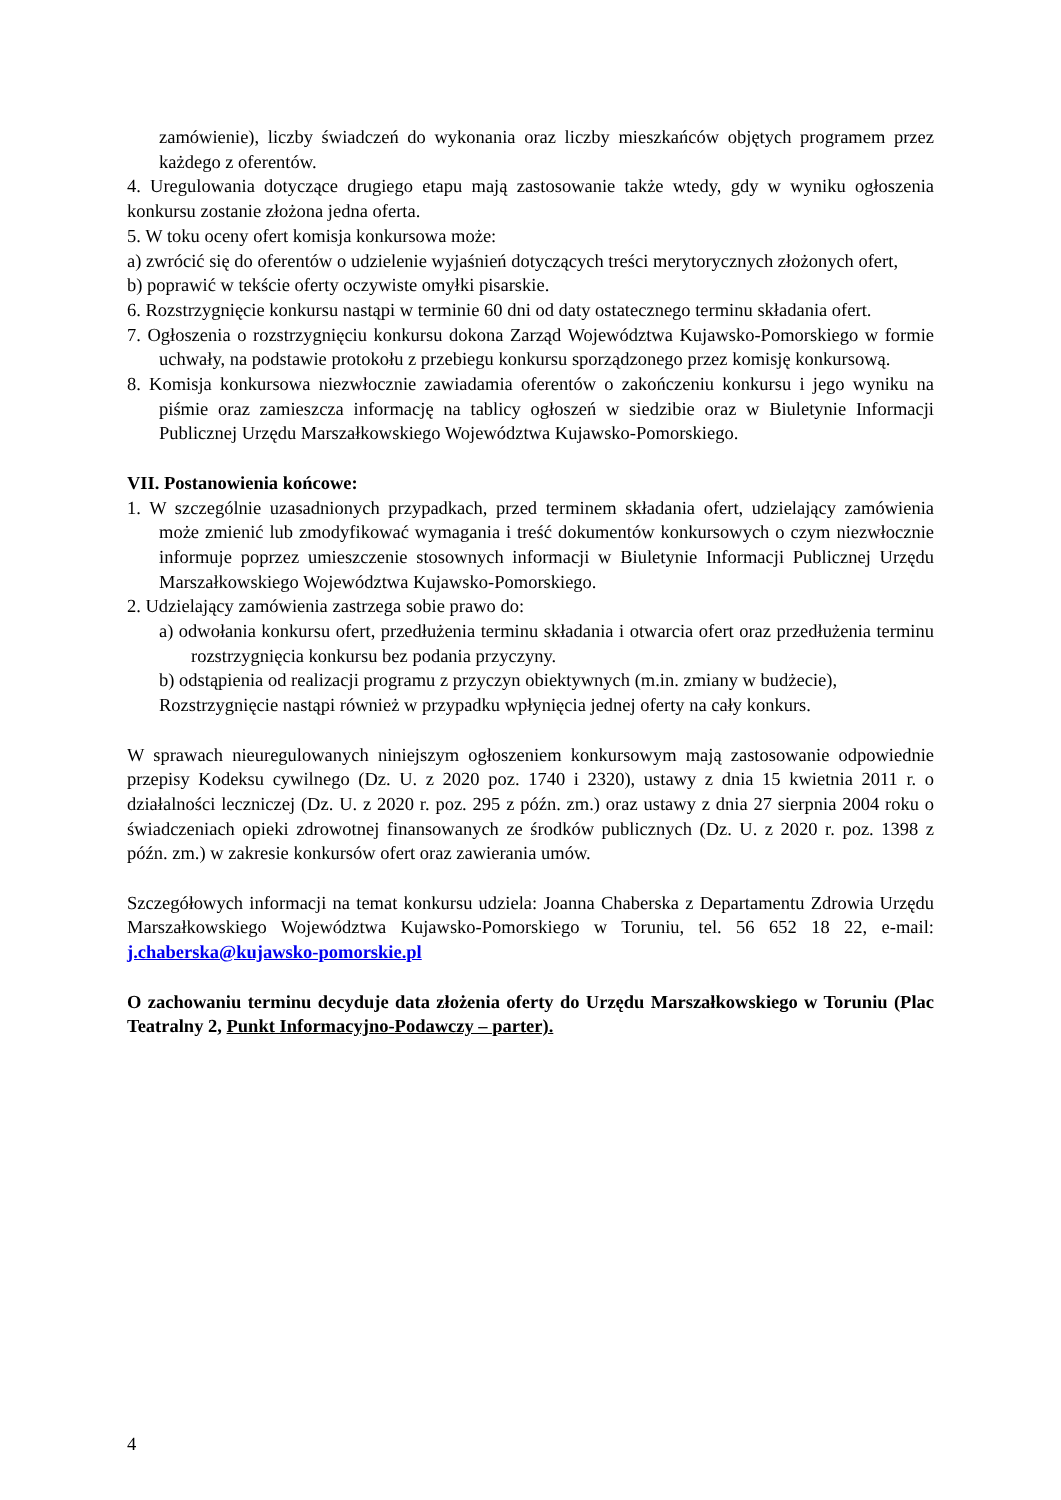zamówienie), liczby świadczeń do wykonania oraz liczby mieszkańców objętych programem przez każdego z oferentów.
4. Uregulowania dotyczące drugiego etapu mają zastosowanie także wtedy, gdy w wyniku ogłoszenia konkursu zostanie złożona jedna oferta.
5. W toku oceny ofert komisja konkursowa może:
a) zwrócić się do oferentów o udzielenie wyjaśnień dotyczących treści merytorycznych złożonych ofert,
b) poprawić w tekście oferty oczywiste omyłki pisarskie.
6. Rozstrzygnięcie konkursu nastąpi w terminie 60 dni od daty ostatecznego terminu składania ofert.
7. Ogłoszenia o rozstrzygnięciu konkursu dokona Zarząd Województwa Kujawsko-Pomorskiego w formie uchwały, na podstawie protokołu z przebiegu konkursu sporządzonego przez komisję konkursową.
8. Komisja konkursowa niezwłocznie zawiadamia oferentów o zakończeniu konkursu i jego wyniku na piśmie oraz zamieszcza informację na tablicy ogłoszeń w siedzibie oraz w Biuletynie Informacji Publicznej Urzędu Marszałkowskiego Województwa Kujawsko-Pomorskiego.
VII. Postanowienia końcowe:
1. W szczególnie uzasadnionych przypadkach, przed terminem składania ofert, udzielający zamówienia może zmienić lub zmodyfikować wymagania i treść dokumentów konkursowych o czym niezwłocznie informuje poprzez umieszczenie stosownych informacji w Biuletynie Informacji Publicznej Urzędu Marszałkowskiego Województwa Kujawsko-Pomorskiego.
2. Udzielający zamówienia zastrzega sobie prawo do:
a) odwołania konkursu ofert, przedłużenia terminu składania i otwarcia ofert oraz przedłużenia terminu rozstrzygnięcia konkursu bez podania przyczyny.
b) odstąpienia od realizacji programu z przyczyn obiektywnych (m.in. zmiany w budżecie),
Rozstrzygnięcie nastąpi również w przypadku wpłynięcia jednej oferty na cały konkurs.
W sprawach nieuregulowanych niniejszym ogłoszeniem konkursowym mają zastosowanie odpowiednie przepisy Kodeksu cywilnego (Dz. U. z 2020 poz. 1740 i 2320), ustawy z dnia 15 kwietnia 2011 r. o działalności leczniczej (Dz. U. z 2020 r. poz. 295 z późn. zm.) oraz ustawy z dnia 27 sierpnia 2004 roku o świadczeniach opieki zdrowotnej finansowanych ze środków publicznych (Dz. U. z 2020 r. poz. 1398 z późn. zm.) w zakresie konkursów ofert oraz zawierania umów.
Szczegółowych informacji na temat konkursu udziela: Joanna Chaberska z Departamentu Zdrowia Urzędu Marszałkowskiego Województwa Kujawsko-Pomorskiego w Toruniu, tel. 56 652 18 22, e-mail: j.chaberska@kujawsko-pomorskie.pl
O zachowaniu terminu decyduje data złożenia oferty do Urzędu Marszałkowskiego w Toruniu (Plac Teatralny 2, Punkt Informacyjno-Podawczy – parter).
4